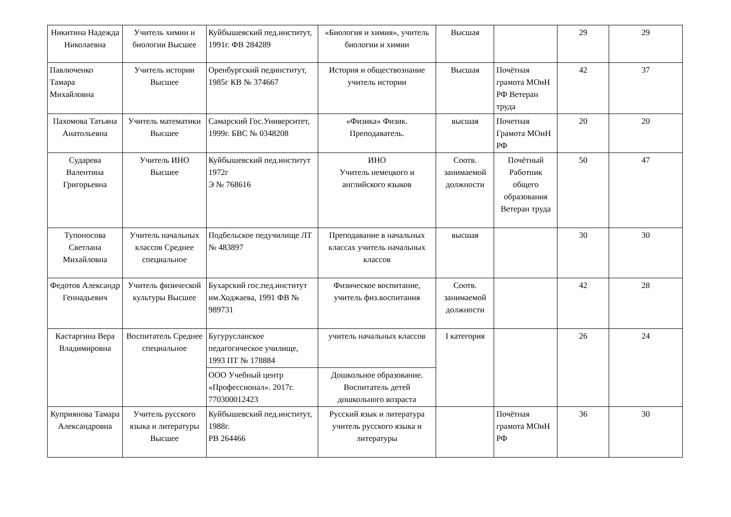| Никитина Надежда Николаевна | Учитель химии и биологии Высшее | Куйбышевский пед.институт, 1991г. ФВ 284289 | «Биология и химия», учитель биологии и химии | Высшая | | 29 | 29 |
| Павлюченко Тамара Михайловна | Учитель истории Высшее | Оренбургский пединститут, 1985г КВ № 374667 | История и обществознание учитель истории | Высшая | Почётная грамота МОиН РФ Ветеран труда | 42 | 37 |
| Пахомова Татьяна Анатольевна | Учитель математики Высшее | Самарский Гос.Университет, 1999г. БВС № 0348208 | «Физика» Физик. Преподаватель. | высшая | Почетная Грамота МОиН РФ | 20 | 20 |
| Сударева Валентина Григорьевна | Учитель ИНО Высшее | Куйбышевский пед.институт 1972г Э № 768616 | ИНО Учитель немецкого и английского языков | Соотв. занимаемой должности | Почётный Работник общего образования Ветеран труда | 50 | 47 |
| Тупоносова Светлана Михайловна | Учитель начальных классов Среднее специальное | Подбельское педучилище ЛТ № 483897 | Преподавание в начальных классах учитель начальных классов | высшая | | 30 | 30 |
| Федотов Александр Геннадьевич | Учитель физической культуры Высшее | Бухарский гос.пед.институт им.Ходжаева, 1991 ФВ № 989731 | Физическое воспитание, учитель физ.воспитания | Соотв. занимаемой должности | | 42 | 28 |
| Кастаргина Вера Владимировна | Воспитатель Среднее специальное | Бугурусланское педагогическое училище, 1993 ПТ № 178884 | учитель начальных классов | I категория | | 26 | 24 |
| | | ООО Учебный центр «Профессионал». 2017г. 770300012423 | Дошкольное образование. Воспитатель детей дошкольного возраста | | | | |
| Куприянова Тамара Александровна | Учитель русского языка и литературы Высшее | Куйбышевский пед.институт, 1988г. РВ 264466 | Русский язык и литература учитель русского языка и литературы | | Почётная грамота МОиН РФ | 36 | 30 |